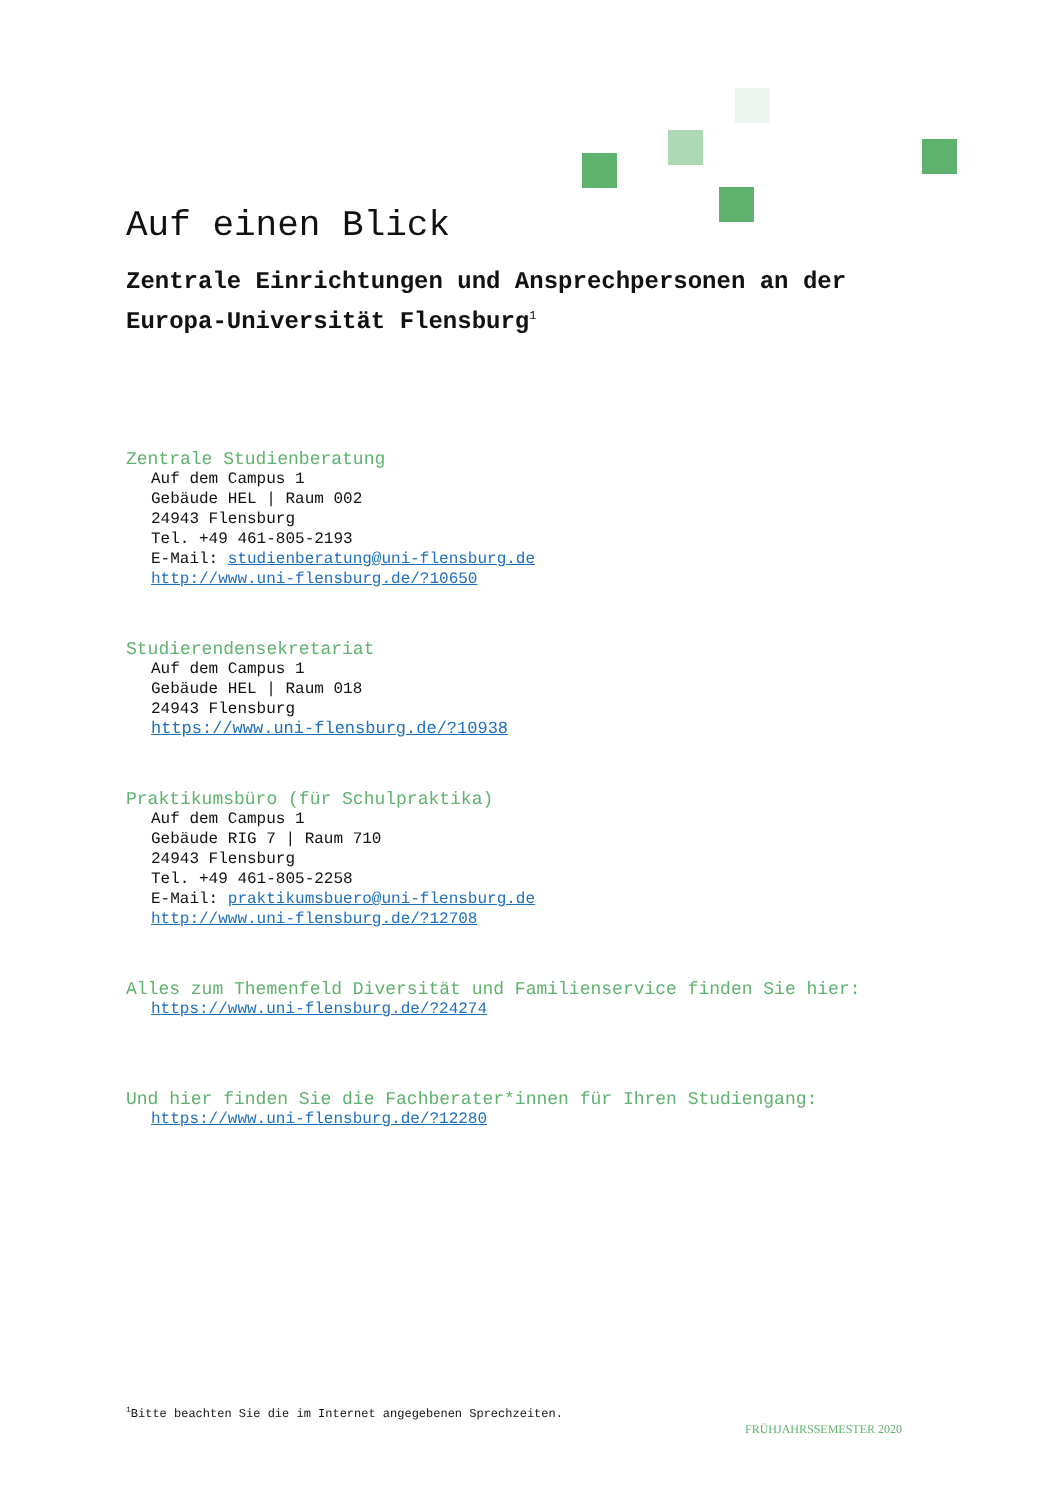Auf einen Blick
Zentrale Einrichtungen und Ansprechpersonen an der Europa-Universität Flensburg<sup>1</sup>
Zentrale Studienberatung
Auf dem Campus 1
Gebäude HEL | Raum 002
24943 Flensburg
Tel. +49 461-805-2193
E-Mail: studienberatung@uni-flensburg.de
http://www.uni-flensburg.de/?10650
Studierendensekretariat
Auf dem Campus 1
Gebäude HEL | Raum 018
24943 Flensburg
https://www.uni-flensburg.de/?10938
Praktikumsbüro (für Schulpraktika)
Auf dem Campus 1
Gebäude RIG 7 | Raum 710
24943 Flensburg
Tel. +49 461-805-2258
E-Mail: praktikumsbuero@uni-flensburg.de
http://www.uni-flensburg.de/?12708
Alles zum Themenfeld Diversität und Familienservice finden Sie hier:
https://www.uni-flensburg.de/?24274
Und hier finden Sie die Fachberater*innen für Ihren Studiengang:
https://www.uni-flensburg.de/?12280
<sup>1</sup> Bitte beachten Sie die im Internet angegebenen Sprechzeiten.
FRÜHJAHRSSEMESTER 2020